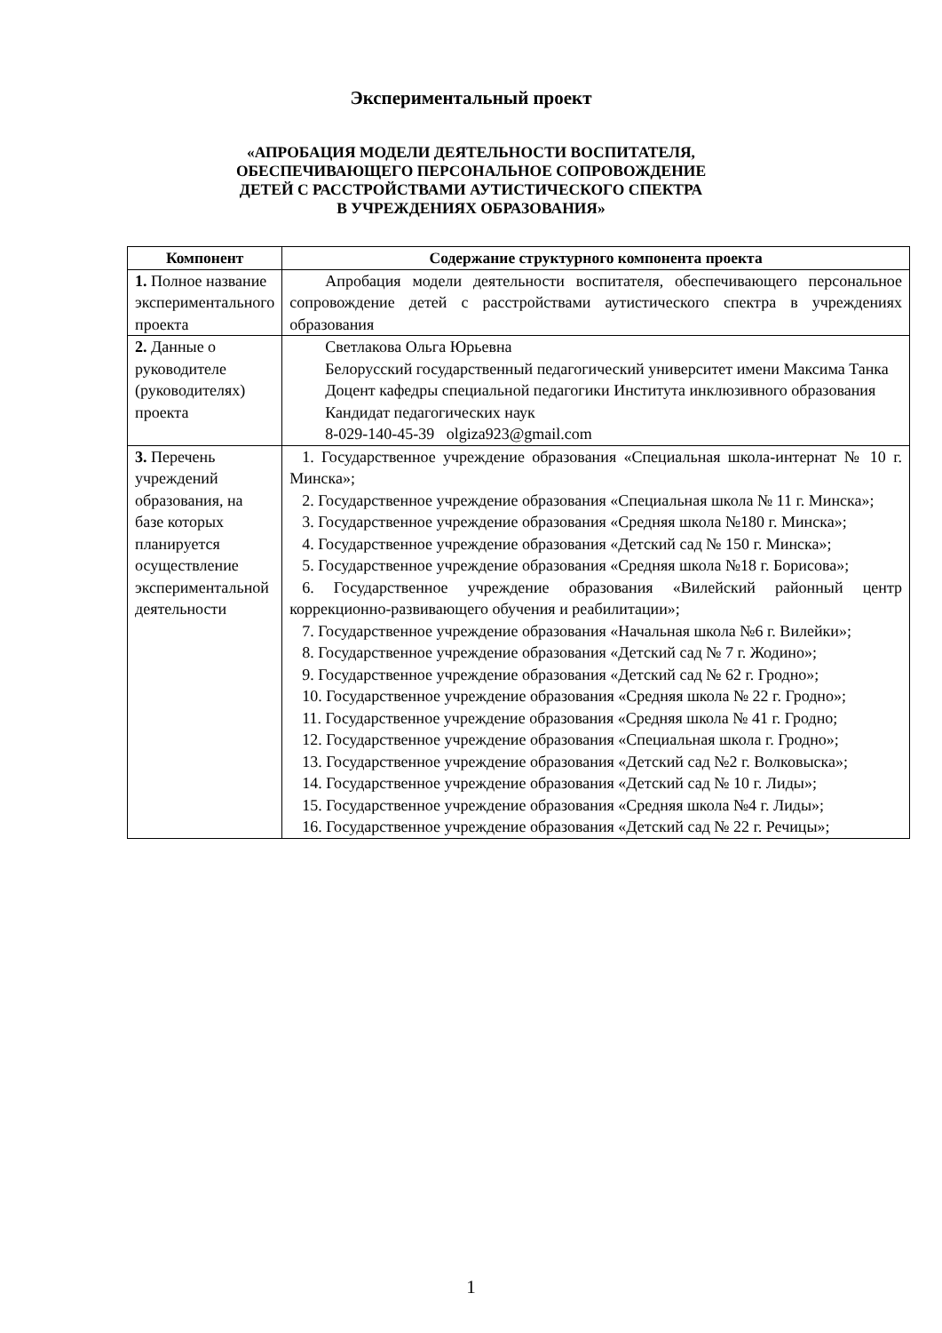Экспериментальный проект
«АПРОБАЦИЯ МОДЕЛИ ДЕЯТЕЛЬНОСТИ ВОСПИТАТЕЛЯ,
ОБЕСПЕЧИВАЮЩЕГО ПЕРСОНАЛЬНОЕ СОПРОВОЖДЕНИЕ
ДЕТЕЙ С РАССТРОЙСТВАМИ АУТИСТИЧЕСКОГО СПЕКТРА
В УЧРЕЖДЕНИЯХ ОБРАЗОВАНИЯ»
| Компонент | Содержание структурного компонента проекта |
| --- | --- |
| 1. Полное название экспериментального проекта | Апробация модели деятельности воспитателя, обеспечивающего персональное сопровождение детей с расстройствами аутистического спектра в учреждениях образования |
| 2. Данные о руководителе (руководителях) проекта | Светлакова Ольга Юрьевна Белорусский государственный педагогический университет имени Максима Танка Доцент кафедры специальной педагогики Института инклюзивного образования Кандидат педагогических наук 8-029-140-45-39 olgiza923@gmail.com |
| 3. Перечень учреждений образования, на базе которых планируется осуществление экспериментальной деятельности | 1. Государственное учреждение образования «Специальная школа-интернат № 10 г. Минска»; 2. Государственное учреждение образования «Специальная школа № 11 г. Минска»; 3. Государственное учреждение образования «Средняя школа №180 г. Минска»; 4. Государственное учреждение образования «Детский сад № 150 г. Минска»; 5. Государственное учреждение образования «Средняя школа №18 г. Борисова»; 6. Государственное учреждение образования «Вилейский районный центр коррекционно-развивающего обучения и реабилитации»; 7. Государственное учреждение образования «Начальная школа №6 г. Вилейки»; 8. Государственное учреждение образования «Детский сад № 7 г. Жодино»; 9. Государственное учреждение образования «Детский сад № 62 г. Гродно»; 10. Государственное учреждение образования «Средняя школа № 22 г. Гродно»; 11. Государственное учреждение образования «Средняя школа № 41 г. Гродно; 12. Государственное учреждение образования «Специальная школа г. Гродно»; 13. Государственное учреждение образования «Детский сад №2 г. Волковыска»; 14. Государственное учреждение образования «Детский сад № 10 г. Лиды»; 15. Государственное учреждение образования «Средняя школа №4 г. Лиды»; 16. Государственное учреждение образования «Детский сад № 22 г. Речицы»; |
1